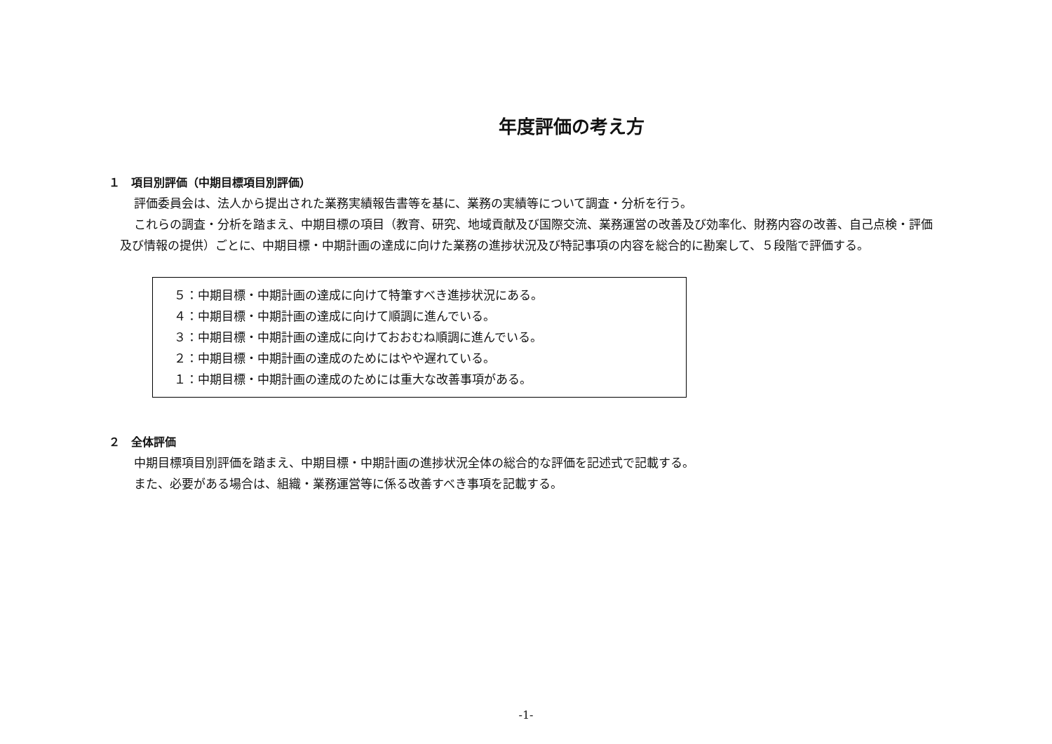年度評価の考え方
１　項目別評価（中期目標項目別評価）
評価委員会は、法人から提出された業務実績報告書等を基に、業務の実績等について調査・分析を行う。
これらの調査・分析を踏まえ、中期目標の項目（教育、研究、地域貢献及び国際交流、業務運営の改善及び効率化、財務内容の改善、自己点検・評価及び情報の提供）ごとに、中期目標・中期計画の達成に向けた業務の進捗状況及び特記事項の内容を総合的に勘案して、５段階で評価する。
５：中期目標・中期計画の達成に向けて特筆すべき進捗状況にある。
４：中期目標・中期計画の達成に向けて順調に進んでいる。
３：中期目標・中期計画の達成に向けておおむね順調に進んでいる。
２：中期目標・中期計画の達成のためにはやや遅れている。
１：中期目標・中期計画の達成のためには重大な改善事項がある。
２　全体評価
中期目標項目別評価を踏まえ、中期目標・中期計画の進捗状況全体の総合的な評価を記述式で記載する。
また、必要がある場合は、組織・業務運営等に係る改善すべき事項を記載する。
-1-